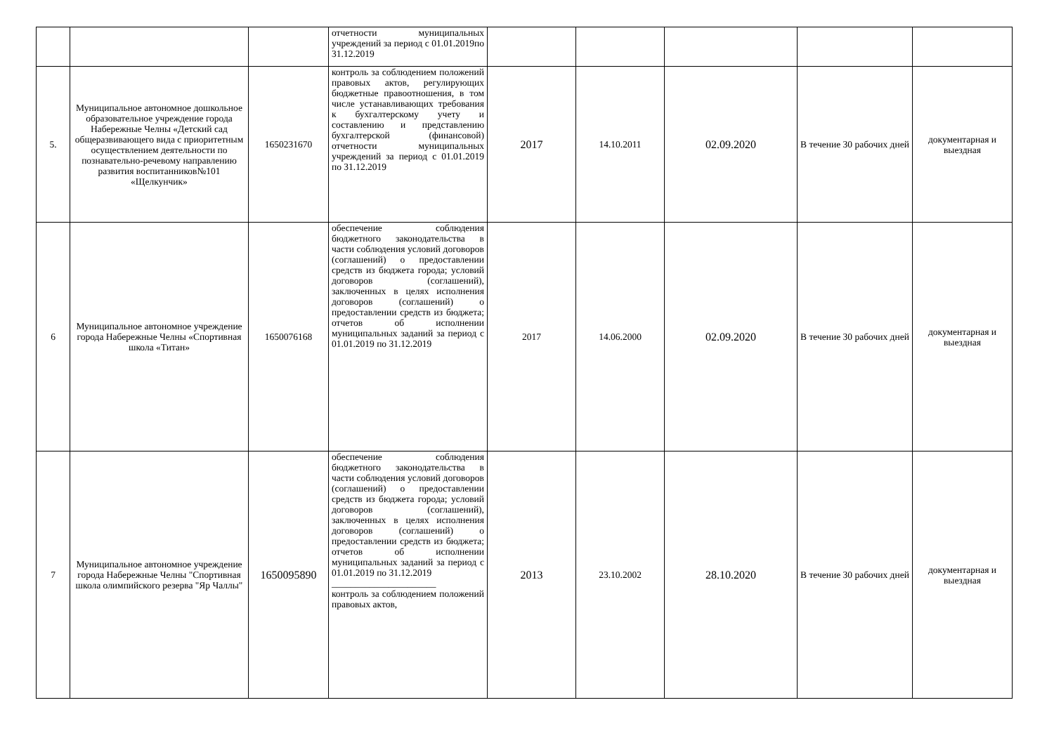| | | | отчетности муниципальных учреждений за период с 01.01.2019по 31.12.2019 | | | | | |
| 5. | Муниципальное автономное дошкольное образовательное учреждение города Набережные Челны «Детский сад общеразвивающего вида с приоритетным осуществлением деятельности по познавательно-речевому направлению развития воспитанников№101 «Щелкунчик» | 1650231670 | контроль за соблюдением положений правовых актов, регулирующих бюджетные правоотношения, в том числе устанавливающих требования к бухгалтерскому учету и составлению и представлению бухгалтерской (финансовой) отчетности муниципальных учреждений за период с 01.01.2019 по 31.12.2019 | 2017 | 14.10.2011 | 02.09.2020 | В течение 30 рабочих дней | документарная и выездная |
| 6 | Муниципальное автономное учреждение города Набережные Челны «Спортивная школа «Титан» | 1650076168 | обеспечение соблюдения бюджетного законодательства в части соблюдения условий договоров (соглашений) о предоставлении средств из бюджета города; условий договоров (соглашений), заключенных в целях исполнения договоров (соглашений) о предоставлении средств из бюджета; отчетов об исполнении муниципальных заданий за период с 01.01.2019 по 31.12.2019 | 2017 | 14.06.2000 | 02.09.2020 | В течение 30 рабочих дней | документарная и выездная |
| 7 | Муниципальное автономное учреждение города Набережные Челны "Спортивная школа олимпийского резерва "Яр Чаллы" | 1650095890 | обеспечение соблюдения бюджетного законодательства в части соблюдения условий договоров (соглашений) о предоставлении средств из бюджета города; условий договоров (соглашений), заключенных в целях исполнения договоров (соглашений) о предоставлении средств из бюджета; отчетов об исполнении муниципальных заданий за период с 01.01.2019 по 31.12.2019 ______________________ контроль за соблюдением положений правовых актов, | 2013 | 23.10.2002 | 28.10.2020 | В течение 30 рабочих дней | документарная и выездная |